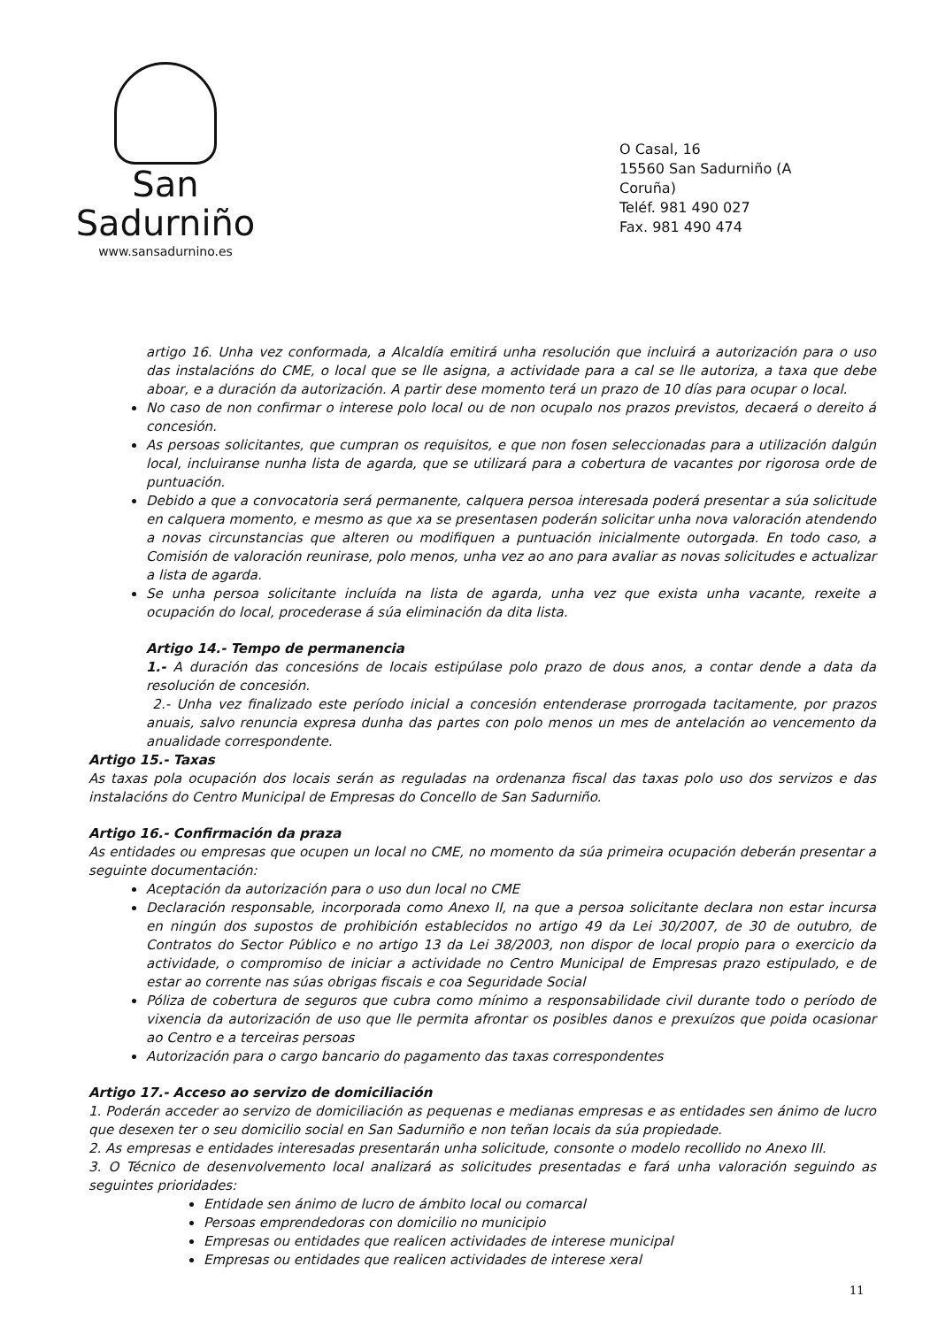San Sadurniño
www.sansadurnino.es
O Casal, 16
15560 San Sadurniño (A Coruña)
Teléf. 981 490 027
Fax. 981 490 474
artigo 16. Unha vez conformada, a Alcaldía emitirá unha resolución que incluirá a autorización para o uso das instalacións do CME, o local que se lle asigna, a actividade para a cal se lle autoriza, a taxa que debe aboar, e a duración da autorización. A partir dese momento terá un prazo de 10 días para ocupar o local.
No caso de non confirmar o interese polo local ou de non ocupalo nos prazos previstos, decaerá o dereito á concesión.
As persoas solicitantes, que cumpran os requisitos, e que non fosen seleccionadas para a utilización dalgún local, incluiranse nunha lista de agarda, que se utilizará para a cobertura de vacantes por rigorosa orde de puntuación.
Debido a que a convocatoria será permanente, calquera persoa interesada poderá presentar a súa solicitude en calquera momento, e mesmo as que xa se presentasen poderán solicitar unha nova valoración atendendo a novas circunstancias que alteren ou modifiquen a puntuación inicialmente outorgada. En todo caso, a Comisión de valoración reunirase, polo menos, unha vez ao ano para avaliar as novas solicitudes e actualizar a lista de agarda.
Se unha persoa solicitante incluída na lista de agarda, unha vez que exista unha vacante, rexeite a ocupación do local, procederase á súa eliminación da dita lista.
Artigo 14.- Tempo de permanencia
1.- A duración das concesións de locais estipúlase polo prazo de dous anos, a contar dende a data da resolución de concesión.
2.- Unha vez finalizado este período inicial a concesión entenderase prorrogada tacitamente, por prazos anuais, salvo renuncia expresa dunha das partes con polo menos un mes de antelación ao vencemento da anualidade correspondente.
Artigo 15.- Taxas
As taxas pola ocupación dos locais serán as reguladas na ordenanza fiscal das taxas polo uso dos servizos e das instalacións do Centro Municipal de Empresas do Concello de San Sadurniño.
Artigo 16.- Confirmación da praza
As entidades ou empresas que ocupen un local no CME, no momento da súa primeira ocupación deberán presentar a seguinte documentación:
Aceptación da autorización para o uso dun local no CME
Declaración responsable, incorporada como Anexo II, na que a persoa solicitante declara non estar incursa en ningún dos supostos de prohibición establecidos no artigo 49 da Lei 30/2007, de 30 de outubro, de Contratos do Sector Público e no artigo 13 da Lei 38/2003, non dispor de local propio para o exercicio da actividade, o compromiso de iniciar a actividade no Centro Municipal de Empresas prazo estipulado, e de estar ao corrente nas súas obrigas fiscais e coa Seguridade Social
Póliza de cobertura de seguros que cubra como mínimo a responsabilidade civil durante todo o período de vixencia da autorización de uso que lle permita afrontar os posibles danos e prexuízos que poida ocasionar ao Centro e a terceiras persoas
Autorización para o cargo bancario do pagamento das taxas correspondentes
Artigo 17.- Acceso ao servizo de domiciliación
1. Poderán acceder ao servizo de domiciliación as pequenas e medianas empresas e as entidades sen ánimo de lucro que desexen ter o seu domicilio social en San Sadurniño e non teñan locais da súa propiedade.
2. As empresas e entidades interesadas presentarán unha solicitude, consonte o modelo recollido no Anexo III.
3. O Técnico de desenvolvemento local analizará as solicitudes presentadas e fará unha valoración seguindo as seguintes prioridades:
Entidade sen ánimo de lucro de ámbito local ou comarcal
Persoas emprendedoras con domicilio no municipio
Empresas ou entidades que realicen actividades de interese municipal
Empresas ou entidades que realicen actividades de interese xeral
11